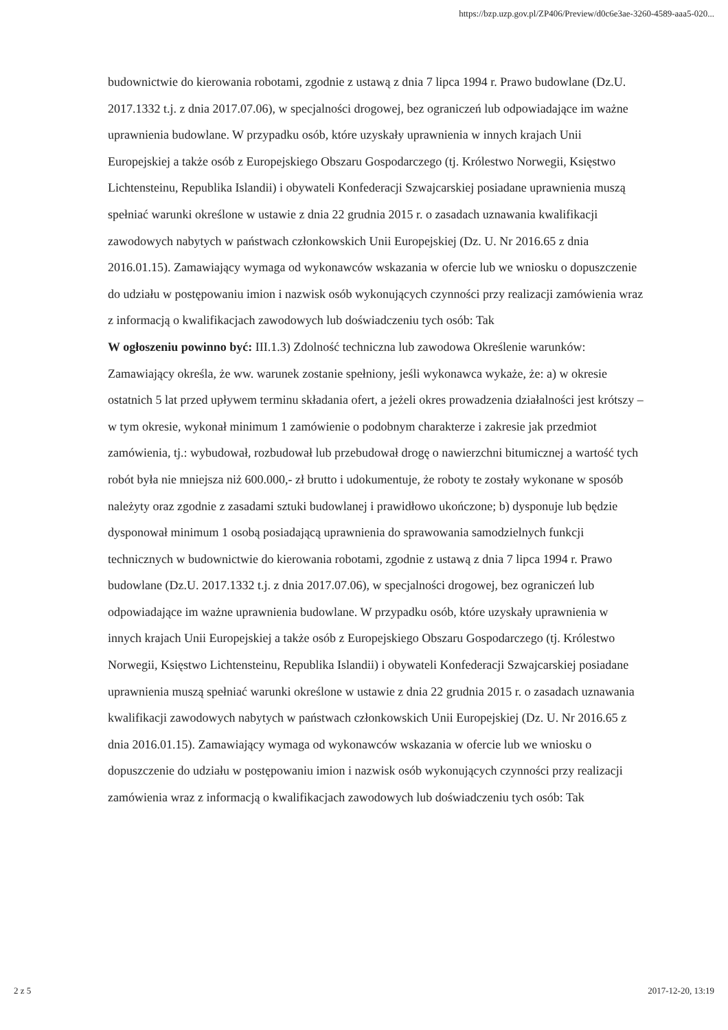https://bzp.uzp.gov.pl/ZP406/Preview/d0c6e3ae-3260-4589-aaa5-020...
budownictwie do kierowania robotami, zgodnie z ustawą z dnia 7 lipca 1994 r. Prawo budowlane (Dz.U. 2017.1332 t.j. z dnia 2017.07.06), w specjalności drogowej, bez ograniczeń lub odpowiadające im ważne uprawnienia budowlane. W przypadku osób, które uzyskały uprawnienia w innych krajach Unii Europejskiej a także osób z Europejskiego Obszaru Gospodarczego (tj. Królestwo Norwegii, Księstwo Lichtensteinu, Republika Islandii) i obywateli Konfederacji Szwajcarskiej posiadane uprawnienia muszą spełniać warunki określone w ustawie z dnia 22 grudnia 2015 r. o zasadach uznawania kwalifikacji zawodowych nabytych w państwach członkowskich Unii Europejskiej (Dz. U. Nr 2016.65 z dnia 2016.01.15). Zamawiający wymaga od wykonawców wskazania w ofercie lub we wniosku o dopuszczenie do udziału w postępowaniu imion i nazwisk osób wykonujących czynności przy realizacji zamówienia wraz z informacją o kwalifikacjach zawodowych lub doświadczeniu tych osób: Tak
W ogłoszeniu powinno być: III.1.3) Zdolność techniczna lub zawodowa Określenie warunków: Zamawiający określa, że ww. warunek zostanie spełniony, jeśli wykonawca wykaże, że: a) w okresie ostatnich 5 lat przed upływem terminu składania ofert, a jeżeli okres prowadzenia działalności jest krótszy – w tym okresie, wykonał minimum 1 zamówienie o podobnym charakterze i zakresie jak przedmiot zamówienia, tj.: wybudował, rozbudował lub przebudował drogę o nawierzchni bitumicznej a wartość tych robót była nie mniejsza niż 600.000,- zł brutto i udokumentuje, że roboty te zostały wykonane w sposób należyty oraz zgodnie z zasadami sztuki budowlanej i prawidłowo ukończone; b) dysponuje lub będzie dysponował minimum 1 osobą posiadającą uprawnienia do sprawowania samodzielnych funkcji technicznych w budownictwie do kierowania robotami, zgodnie z ustawą z dnia 7 lipca 1994 r. Prawo budowlane (Dz.U. 2017.1332 t.j. z dnia 2017.07.06), w specjalności drogowej, bez ograniczeń lub odpowiadające im ważne uprawnienia budowlane. W przypadku osób, które uzyskały uprawnienia w innych krajach Unii Europejskiej a także osób z Europejskiego Obszaru Gospodarczego (tj. Królestwo Norwegii, Księstwo Lichtensteinu, Republika Islandii) i obywateli Konfederacji Szwajcarskiej posiadane uprawnienia muszą spełniać warunki określone w ustawie z dnia 22 grudnia 2015 r. o zasadach uznawania kwalifikacji zawodowych nabytych w państwach członkowskich Unii Europejskiej (Dz. U. Nr 2016.65 z dnia 2016.01.15). Zamawiający wymaga od wykonawców wskazania w ofercie lub we wniosku o dopuszczenie do udziału w postępowaniu imion i nazwisk osób wykonujących czynności przy realizacji zamówienia wraz z informacją o kwalifikacjach zawodowych lub doświadczeniu tych osób: Tak
2 z 5 2017-12-20, 13:19